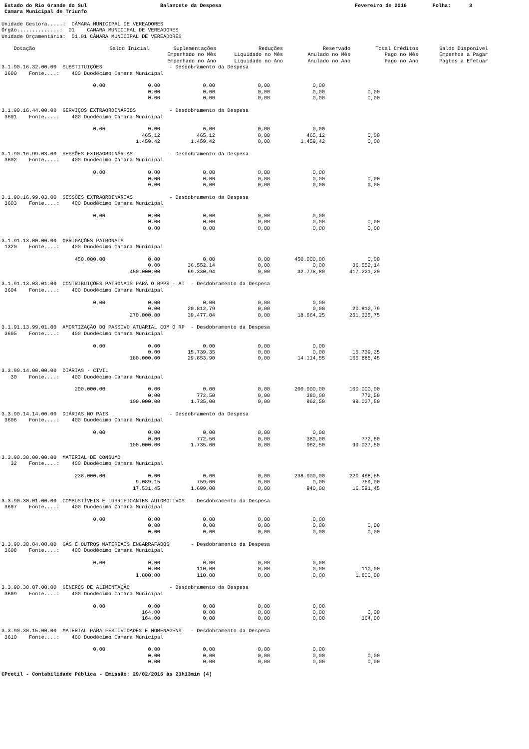Estado do Rio Grande do Sul Camara Municipal de Triunfo
Balancete da Despesa
Fevereiro de 2016
Folha: 3
Unidade Gestora.....:  CÂMARA MUNICIPAL DE VEREADORES
Órgão..............:  01    CAMARA MUNICIPAL DE VEREADORES
Unidade Orçamentária:  01.01 CÂMARA MUNICIPAL DE VEREADORES
| Dotação | Saldo Inicial | Suplementações Empenhado no Mês Empenhado no Ano | Reduções Liquidado no Mês Liquidado no Ano | Reservado Anulado no Mês Anulado no Ano | Total Créditos Pago no Mês Pago no Ano | Saldo Disponível Empenhos a Pagar Pagtos a Efetuar |
| --- | --- | --- | --- | --- | --- | --- |
3.1.90.16.32.00.00  SUBSTITUIÇÕES                      - Desdobramento da Despesa
 3600    Fonte....:    400 Duodécimo Camara Municipal

                              0,00              0,00              0,00              0,00              0,00
                                                0,00              0,00              0,00              0,00              0,00
                                                0,00              0,00              0,00              0,00              0,00

3.1.90.16.44.00.00  SERVIÇOS EXTRAORDINÁRIOS           - Desdobramento da Despesa
 3601    Fonte....:    400 Duodécimo Camara Municipal

                              0,00              0,00              0,00              0,00              0,00
                                              465,12            465,12              0,00            465,12              0,00
                                            1.459,42          1.459,42              0,00          1.459,42              0,00

3.1.90.16.99.03.00  SESSÕES EXTRAORDINÁRIAS            - Desdobramento da Despesa
 3602    Fonte....:    400 Duodécimo Camara Municipal

                              0,00              0,00              0,00              0,00              0,00
                                                0,00              0,00              0,00              0,00              0,00
                                                0,00              0,00              0,00              0,00              0,00

3.1.90.16.99.03.00  SESSÕES EXTRAORDINÁRIAS            - Desdobramento da Despesa
 3603    Fonte....:    400 Duodécimo Camara Municipal

                              0,00              0,00              0,00              0,00              0,00
                                                0,00              0,00              0,00              0,00              0,00
                                                0,00              0,00              0,00              0,00              0,00

3.1.91.13.00.00.00  OBRIGAÇÕES PATRONAIS
 1320    Fonte....:    400 Duodécimo Camara Municipal

                        450.000,00              0,00              0,00              0,00        450.000,00              0,00
                                                0,00         36.552,14              0,00              0,00         36.552,14
                                          450.000,00         69.330,94              0,00         32.778,80        417.221,20

3.1.91.13.03.01.00  CONTRIBUIÇÕES PATRONAIS PARA O RPPS - AT  - Desdobramento da Despesa
 3604    Fonte....:    400 Duodécimo Camara Municipal

                              0,00              0,00              0,00              0,00              0,00
                                                0,00         20.812,79              0,00              0,00         20.812,79
                                          270.000,00         39.477,04              0,00         18.664,25        251.335,75

3.1.91.13.99.01.00  AMORTIZAÇÃO DO PASSIVO ATUARIAL COM O RP  - Desdobramento da Despesa
 3605    Fonte....:    400 Duodécimo Camara Municipal

                              0,00              0,00              0,00              0,00              0,00
                                                0,00         15.739,35              0,00              0,00         15.739,35
                                          180.000,00         29.853,90              0,00         14.114,55        165.885,45

3.3.90.14.00.00.00  DIÁRIAS - CIVIL
   30    Fonte....:    400 Duodécimo Camara Municipal

                        200.000,00              0,00              0,00              0,00        200.000,00        100.000,00
                                                0,00            772,50              0,00            380,00            772,50
                                          100.000,00          1.735,00              0,00            962,50         99.037,50

3.3.90.14.14.00.00  DIÁRIAS NO PAIS                    - Desdobramento da Despesa
 3606    Fonte....:    400 Duodécimo Camara Municipal

                              0,00              0,00              0,00              0,00              0,00
                                                0,00            772,50              0,00            380,00            772,50
                                          100.000,00          1.735,00              0,00            962,50         99.037,50

3.3.90.30.00.00.00  MATERIAL DE CONSUMO
   32    Fonte....:    400 Duodécimo Camara Municipal

                        238.000,00              0,00              0,00              0,00        238.000,00        220.468,55
                                            9.089,15            759,00              0,00              0,00            759,00
                                           17.531,45          1.699,00              0,00            940,00         16.591,45

3.3.90.30.01.00.00  COMBUSTÍVEIS E LUBRIFICANTES AUTOMOTIVOS  - Desdobramento da Despesa
 3607    Fonte....:    400 Duodécimo Camara Municipal

                              0,00              0,00              0,00              0,00              0,00
                                                0,00              0,00              0,00              0,00              0,00
                                                0,00              0,00              0,00              0,00              0,00

3.3.90.30.04.00.00  GÁS E OUTROS MATERIAIS ENGARRAFADOS       - Desdobramento da Despesa
 3608    Fonte....:    400 Duodécimo Camara Municipal

                              0,00              0,00              0,00              0,00              0,00
                                                0,00            110,00              0,00              0,00            110,00
                                            1.800,00            110,00              0,00              0,00          1.800,00

3.3.90.30.07.00.00  GENEROS DE ALIMENTAÇÃO             - Desdobramento da Despesa
 3609    Fonte....:    400 Duodécimo Camara Municipal

                              0,00              0,00              0,00              0,00              0,00
                                              164,00              0,00              0,00              0,00              0,00
                                              164,00              0,00              0,00              0,00            164,00

3.3.90.30.15.00.00  MATERIAL PARA FESTIVIDADES E HOMENAGENS   - Desdobramento da Despesa
 3610    Fonte....:    400 Duodécimo Camara Municipal

                              0,00              0,00              0,00              0,00              0,00
                                                0,00              0,00              0,00              0,00              0,00
                                                0,00              0,00              0,00              0,00              0,00
CPcetil - Contabilidade Pública - Emissão: 29/02/2016 às 23h13min (4)